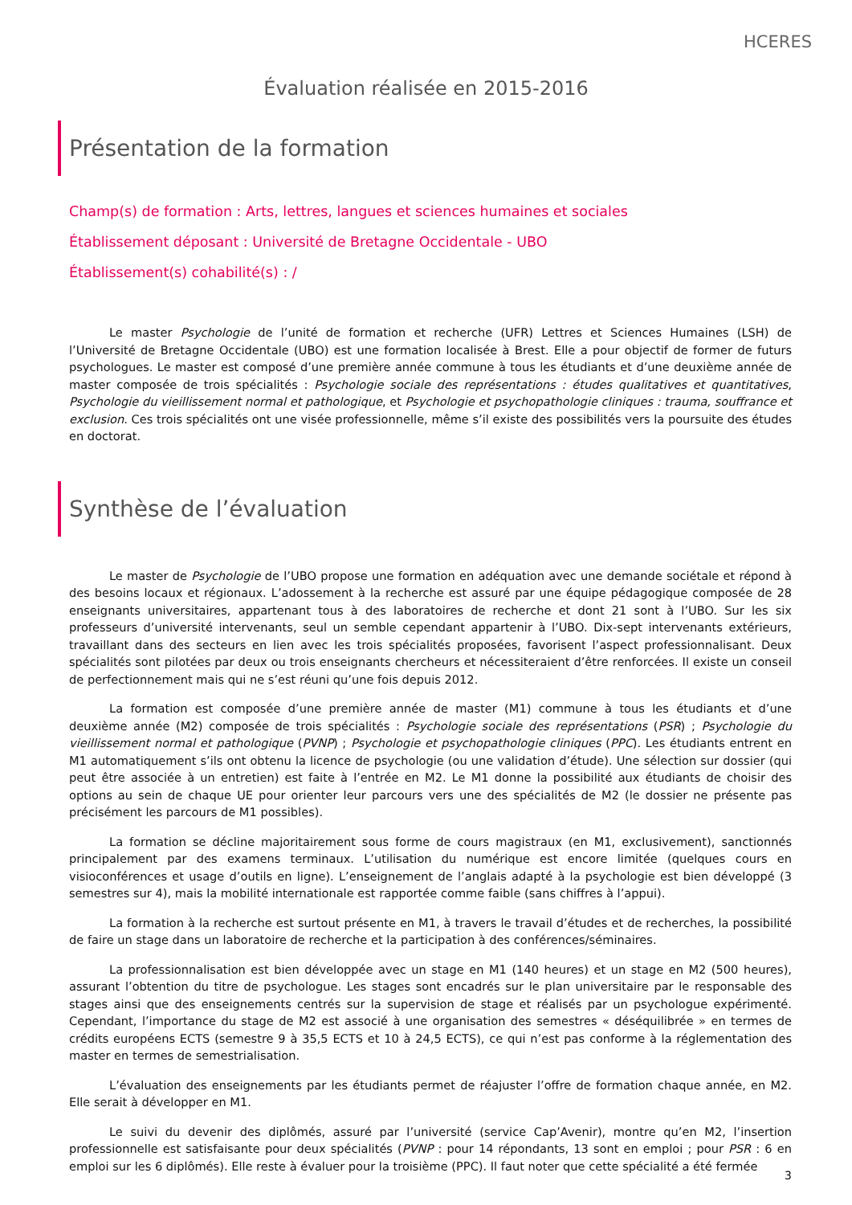HCERES
Évaluation réalisée en 2015-2016
Présentation de la formation
Champ(s) de formation : Arts, lettres, langues et sciences humaines et sociales
Établissement déposant : Université de Bretagne Occidentale - UBO
Établissement(s) cohabilité(s) : /
Le master Psychologie de l’unité de formation et recherche (UFR) Lettres et Sciences Humaines (LSH) de l’Université de Bretagne Occidentale (UBO) est une formation localisée à Brest. Elle a pour objectif de former de futurs psychologues. Le master est composé d’une première année commune à tous les étudiants et d’une deuxième année de master composée de trois spécialités : Psychologie sociale des représentations : études qualitatives et quantitatives, Psychologie du vieillissement normal et pathologique, et Psychologie et psychopathologie cliniques : trauma, souffrance et exclusion. Ces trois spécialités ont une visée professionnelle, même s’il existe des possibilités vers la poursuite des études en doctorat.
Synthèse de l’évaluation
Le master de Psychologie de l’UBO propose une formation en adéquation avec une demande sociétale et répond à des besoins locaux et régionaux. L’adossement à la recherche est assuré par une équipe pédagogique composée de 28 enseignants universitaires, appartenant tous à des laboratoires de recherche et dont 21 sont à l’UBO. Sur les six professeurs d’université intervenants, seul un semble cependant appartenir à l’UBO. Dix-sept intervenants extérieurs, travaillant dans des secteurs en lien avec les trois spécialités proposées, favorisent l’aspect professionnalisant. Deux spécialités sont pilotées par deux ou trois enseignants chercheurs et nécessiteraient d’être renforcées. Il existe un conseil de perfectionnement mais qui ne s’est réuni qu’une fois depuis 2012.
La formation est composée d’une première année de master (M1) commune à tous les étudiants et d’une deuxième année (M2) composée de trois spécialités : Psychologie sociale des représentations (PSR) ; Psychologie du vieillissement normal et pathologique (PVNP) ; Psychologie et psychopathologie cliniques (PPC). Les étudiants entrent en M1 automatiquement s’ils ont obtenu la licence de psychologie (ou une validation d’étude). Une sélection sur dossier (qui peut être associée à un entretien) est faite à l’entrée en M2. Le M1 donne la possibilité aux étudiants de choisir des options au sein de chaque UE pour orienter leur parcours vers une des spécialités de M2 (le dossier ne présente pas précisément les parcours de M1 possibles).
La formation se décline majoritairement sous forme de cours magistraux (en M1, exclusivement), sanctionnés principalement par des examens terminaux. L’utilisation du numérique est encore limitée (quelques cours en visioconférences et usage d’outils en ligne). L’enseignement de l’anglais adapté à la psychologie est bien développé (3 semestres sur 4), mais la mobilité internationale est rapportée comme faible (sans chiffres à l’appui).
La formation à la recherche est surtout présente en M1, à travers le travail d’études et de recherches, la possibilité de faire un stage dans un laboratoire de recherche et la participation à des conférences/séminaires.
La professionnalisation est bien développée avec un stage en M1 (140 heures) et un stage en M2 (500 heures), assurant l’obtention du titre de psychologue. Les stages sont encadrés sur le plan universitaire par le responsable des stages ainsi que des enseignements centrés sur la supervision de stage et réalisés par un psychologue expérimenté. Cependant, l’importance du stage de M2 est associé à une organisation des semestres « déséquilibrée » en termes de crédits européens ECTS (semestre 9 à 35,5 ECTS et 10 à 24,5 ECTS), ce qui n’est pas conforme à la réglementation des master en termes de semestrialisation.
L’évaluation des enseignements par les étudiants permet de réajuster l’offre de formation chaque année, en M2. Elle serait à développer en M1.
Le suivi du devenir des diplômés, assuré par l’université (service Cap’Avenir), montre qu’en M2, l’insertion professionnelle est satisfaisante pour deux spécialités (PVNP : pour 14 répondants, 13 sont en emploi ; pour PSR : 6 en emploi sur les 6 diplômés). Elle reste à évaluer pour la troisième (PPC). Il faut noter que cette spécialité a été fermée
3